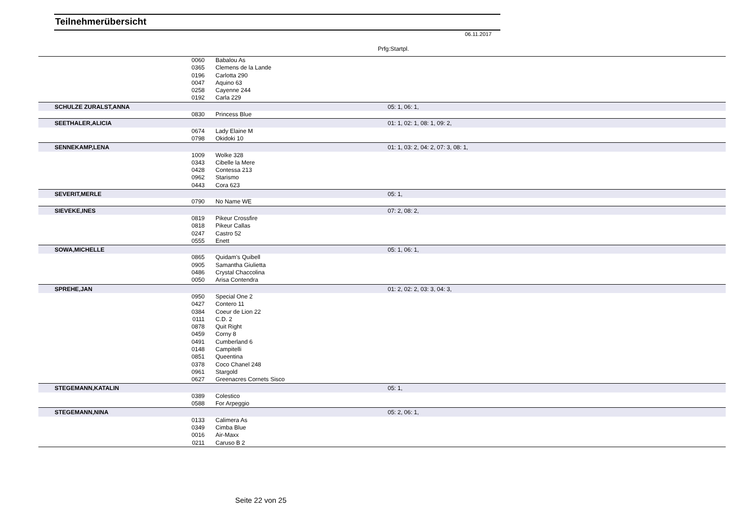Teilnehmerübersicht
06.11.2017
Prfg:Startpl.
| | 0060 | Babalou As | | |
| | 0365 | Clemens de la Lande | | |
| | 0196 | Carlotta 290 | | |
| | 0047 | Aquino 63 | | |
| | 0258 | Cayenne 244 | | |
| | 0192 | Carla 229 | | |
| SCHULZE ZURALST,ANNA | | | 05: 1, 06: 1, | |
| | 0830 | Princess Blue | | |
| SEETHALER,ALICIA | | | 01: 1, 02: 1, 08: 1, 09: 2, | |
| | 0674 | Lady Elaine M | | |
| | 0798 | Okidoki 10 | | |
| SENNEKAMP,LENA | | | 01: 1, 03: 2, 04: 2, 07: 3, 08: 1, | |
| | 1009 | Wolke 328 | | |
| | 0343 | Cibelle la Mere | | |
| | 0428 | Contessa 213 | | |
| | 0962 | Starismo | | |
| | 0443 | Cora 623 | | |
| SEVERIT,MERLE | | | 05: 1, | |
| | 0790 | No Name WE | | |
| SIEVEKE,INES | | | 07: 2, 08: 2, | |
| | 0819 | Pikeur Crossfire | | |
| | 0818 | Pikeur Callas | | |
| | 0247 | Castro 52 | | |
| | 0555 | Enett | | |
| SOWA,MICHELLE | | | 05: 1, 06: 1, | |
| | 0865 | Quidam's Quibell | | |
| | 0905 | Samantha Giulietta | | |
| | 0486 | Crystal Chaccolina | | |
| | 0050 | Arisa Contendra | | |
| SPREHE,JAN | | | 01: 2, 02: 2, 03: 3, 04: 3, | |
| | 0950 | Special One 2 | | |
| | 0427 | Contero 11 | | |
| | 0384 | Coeur de Lion 22 | | |
| | 0111 | C.D. 2 | | |
| | 0878 | Quit Right | | |
| | 0459 | Corny 8 | | |
| | 0491 | Cumberland 6 | | |
| | 0148 | Campitelli | | |
| | 0851 | Queentina | | |
| | 0378 | Coco Chanel 248 | | |
| | 0961 | Stargold | | |
| | 0627 | Greenacres Cornets Sisco | | |
| STEGEMANN,KATALIN | | | 05: 1, | |
| | 0389 | Colestico | | |
| | 0588 | For Arpeggio | | |
| STEGEMANN,NINA | | | 05: 2, 06: 1, | |
| | 0133 | Calimera As | | |
| | 0349 | Cimba Blue | | |
| | 0016 | Air-Maxx | | |
| | 0211 | Caruso B 2 | | |
Seite 22 von 25